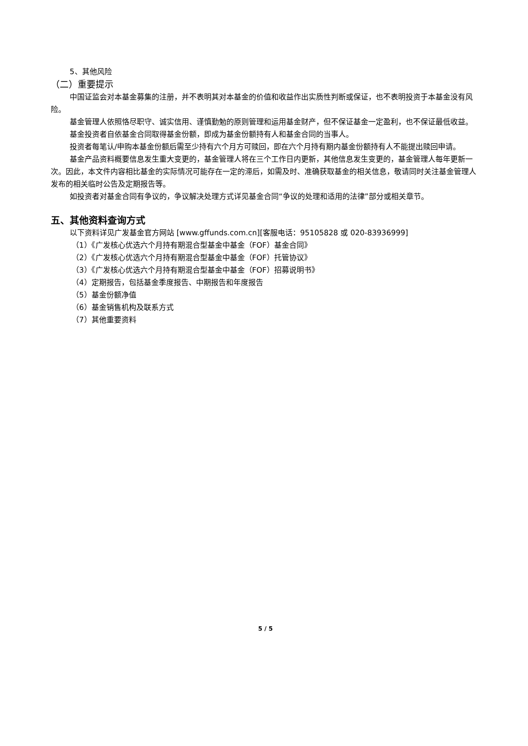5、其他风险
（二）重要提示
中国证监会对本基金募集的注册，并不表明其对本基金的价值和收益作出实质性判断或保证，也不表明投资于本基金没有风险。
基金管理人依照恪尽职守、诚实信用、谨慎勤勉的原则管理和运用基金财产，但不保证基金一定盈利，也不保证最低收益。
基金投资者自依基金合同取得基金份额，即成为基金份额持有人和基金合同的当事人。
投资者每笔认/申购本基金份额后需至少持有六个月方可赎回，即在六个月持有期内基金份额持有人不能提出赎回申请。
基金产品资料概要信息发生重大变更的，基金管理人将在三个工作日内更新，其他信息发生变更的，基金管理人每年更新一次。因此，本文件内容相比基金的实际情况可能存在一定的滞后，如需及时、准确获取基金的相关信息，敬请同时关注基金管理人发布的相关临时公告及定期报告等。
如投资者对基金合同有争议的，争议解决处理方式详见基金合同“争议的处理和适用的法律”部分或相关章节。
五、其他资料查询方式
以下资料详见广发基金官方网站 [www.gffunds.com.cn][客服电话：95105828 或 020-83936999]
（1）《广发核心优选六个月持有期混合型基金中基金（FOF）基金合同》
（2）《广发核心优选六个月持有期混合型基金中基金（FOF）托管协议》
（3）《广发核心优选六个月持有期混合型基金中基金（FOF）招募说明书》
（4）定期报告，包括基金季度报告、中期报告和年度报告
（5）基金份额净值
（6）基金销售机构及联系方式
（7）其他重要资料
5 / 5